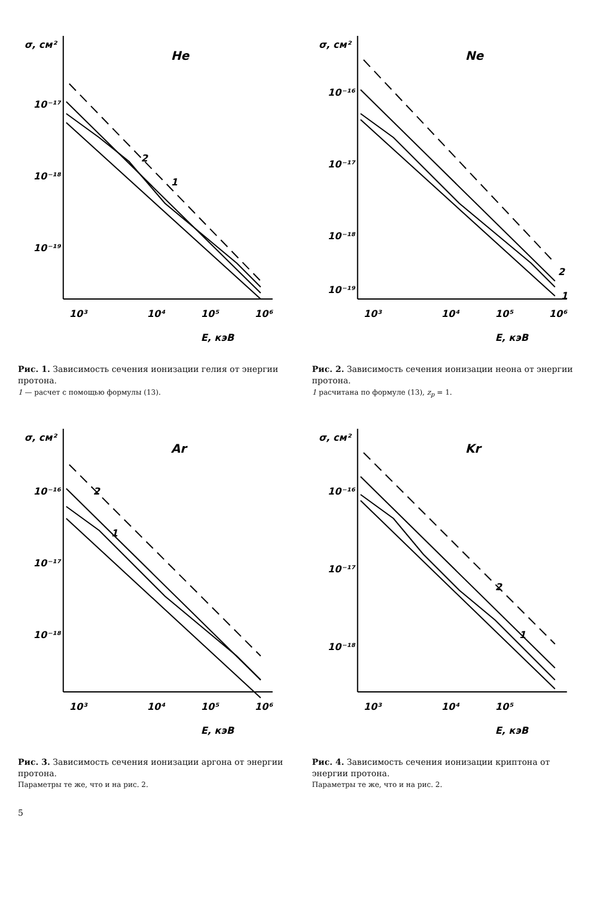10⁻¹⁷
10⁻¹⁸
10⁻¹⁹
σ, см²
10³
10⁴
10⁵
10⁶
E, кэВ
He
2
1
Рис. 1. Зависимость сечения ионизации гелия от энергии протона.
1 — расчет с помощью формулы (13).
10⁻¹⁶
10⁻¹⁷
10⁻¹⁸
10⁻¹⁹
σ, см²
10³
10⁴
10⁵
10⁶
E, кэВ
Ne
2
1
Рис. 2. Зависимость сечения ионизации неона от энергии протона.
1 расчитана по формуле (13), z<sub>p</sub> = 1.
10⁻¹⁶
10⁻¹⁷
10⁻¹⁸
σ, см²
10³
10⁴
10⁵
10⁶
E, кэВ
Ar
2
1
Рис. 3. Зависимость сечения ионизации аргона от энергии протона.
Параметры те же, что и на рис. 2.
10⁻¹⁶
10⁻¹⁷
10⁻¹⁸
σ, см²
10³
10⁴
10⁵
E, кэВ
Kr
2
1
Рис. 4. Зависимость сечения ионизации криптона от энергии протона.
Параметры те же, что и на рис. 2.
5